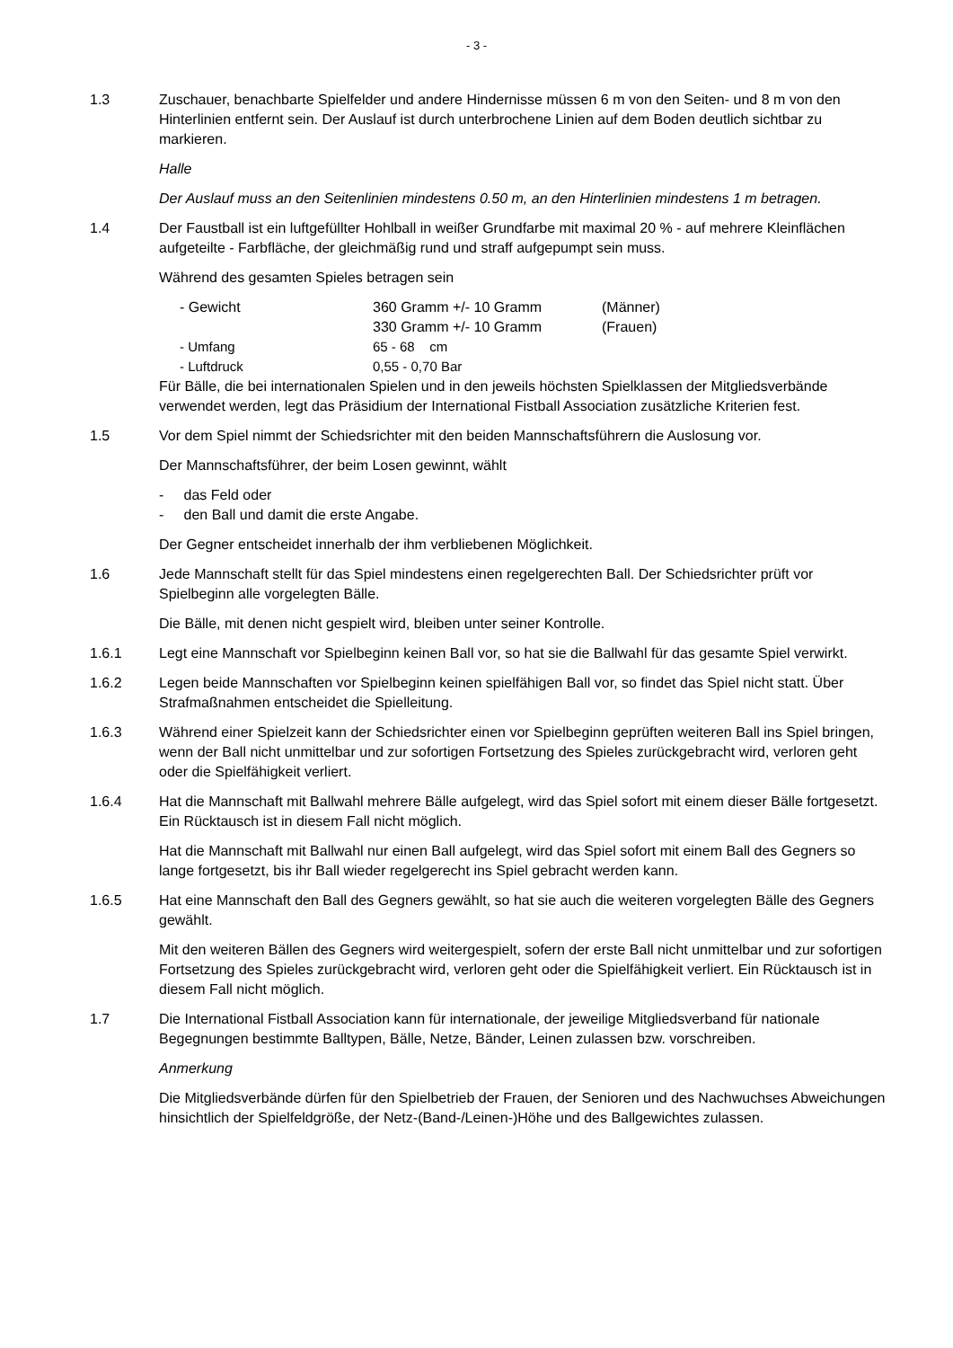- 3 -
1.3 Zuschauer, benachbarte Spielfelder und andere Hindernisse müssen 6 m von den Seiten- und 8 m von den Hinterlinien entfernt sein. Der Auslauf ist durch unterbrochene Linien auf dem Boden deutlich sichtbar zu markieren.
Halle
Der Auslauf muss an den Seitenlinien mindestens 0.50 m, an den Hinterlinien mindestens 1 m betragen.
1.4 Der Faustball ist ein luftgefüllter Hohlball in weißer Grundfarbe mit maximal 20 % - auf mehrere Kleinflächen aufgeteilte - Farbfläche, der gleichmäßig rund und straff aufgepumpt sein muss.
Während des gesamten Spieles betragen sein
| - Gewicht | 360 Gramm +/- 10 Gramm | (Männer) |
| | 330 Gramm +/- 10 Gramm | (Frauen) |
| - Umfang | 65 - 68 cm | |
| - Luftdruck | 0,55 - 0,70 Bar | |
Für Bälle, die bei internationalen Spielen und in den jeweils höchsten Spielklassen der Mitglieds­verbände verwendet werden, legt das Präsidium der International Fistball Association zusätzliche Kriterien fest.
1.5 Vor dem Spiel nimmt der Schiedsrichter mit den beiden Mannschaftsführern die Auslosung vor.
Der Mannschaftsführer, der beim Losen gewinnt, wählt
- das Feld oder
- den Ball und damit die erste Angabe.
Der Gegner entscheidet innerhalb der ihm verbliebenen Möglichkeit.
1.6 Jede Mannschaft stellt für das Spiel mindestens einen regelgerechten Ball. Der Schiedsrichter prüft vor Spielbeginn alle vorgelegten Bälle.
Die Bälle, mit denen nicht gespielt wird, bleiben unter seiner Kontrolle.
1.6.1 Legt eine Mannschaft vor Spielbeginn keinen Ball vor, so hat sie die Ballwahl für das gesamte Spiel verwirkt.
1.6.2 Legen beide Mannschaften vor Spielbeginn keinen spielfähigen Ball vor, so findet das Spiel nicht statt. Über Strafmaßnahmen entscheidet die Spielleitung.
1.6.3 Während einer Spielzeit kann der Schiedsrichter einen vor Spielbeginn geprüften weiteren Ball ins Spiel bringen, wenn der Ball nicht unmittelbar und zur sofortigen Fortsetzung des Spieles zu­rückgebracht wird, verloren geht oder die Spielfähigkeit verliert.
1.6.4 Hat die Mannschaft mit Ballwahl mehrere Bälle aufgelegt, wird das Spiel sofort mit einem die­ser Bälle fortgesetzt. Ein Rücktausch ist in diesem Fall nicht möglich.
Hat die Mannschaft mit Ballwahl nur einen Ball aufgelegt, wird das Spiel sofort mit einem Ball des Gegners so lange fortgesetzt, bis ihr Ball wieder regelgerecht ins Spiel gebracht werden kann.
1.6.5 Hat eine Mannschaft den Ball des Gegners gewählt, so hat sie auch die weiteren vorgelegten Bälle des Gegners gewählt.
Mit den weiteren Bällen des Gegners wird weitergespielt, sofern der erste Ball nicht unmittelbar und zur sofortigen Fortsetzung des Spieles zurückgebracht wird, verloren geht oder die Spielfä­higkeit verliert. Ein Rücktausch ist in diesem Fall nicht möglich.
1.7 Die International Fistball Association kann für internationale, der jeweilige Mitgliedsverband für nationale Begegnungen bestimmte Balltypen, Bälle, Netze, Bänder, Leinen zulassen bzw. vor­schreiben.
Anmerkung
Die Mitgliedsverbände dürfen für den Spielbetrieb der Frauen, der Senioren und des Nachwuch­ses Abweichungen hinsichtlich der Spielfeldgröße, der Netz-(Band-/Leinen-)Höhe und des Ballge­wichtes zulassen.